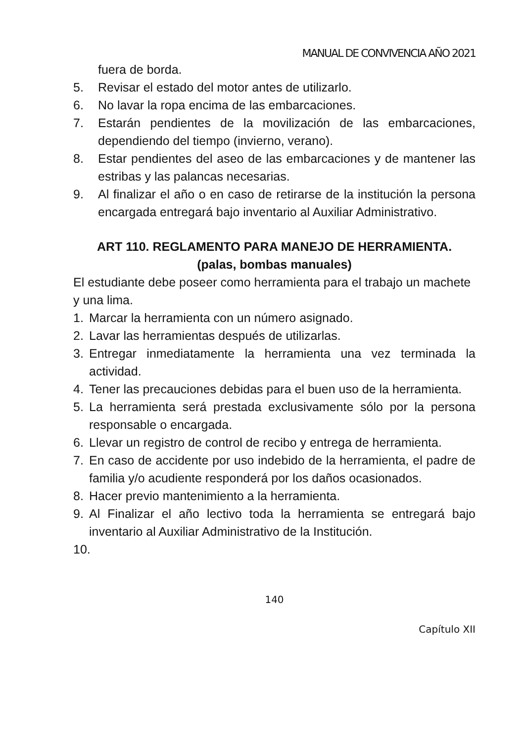MANUAL DE CONVIVENCIA AÑO 2021
fuera de borda.
5. Revisar el estado del motor antes de utilizarlo.
6. No lavar la ropa encima de las embarcaciones.
7. Estarán pendientes de la movilización de las embarcaciones, dependiendo del tiempo (invierno, verano).
8. Estar pendientes del aseo de las embarcaciones y de mantener las estribas y las palancas necesarias.
9. Al finalizar el año o en caso de retirarse de la institución la persona encargada entregará bajo inventario al Auxiliar Administrativo.
ART 110. REGLAMENTO PARA MANEJO DE HERRAMIENTA.
(palas, bombas manuales)
El estudiante debe poseer como herramienta para el trabajo un machete y una lima.
1. Marcar la herramienta con un número asignado.
2. Lavar las herramientas después de utilizarlas.
3. Entregar inmediatamente la herramienta una vez terminada la actividad.
4. Tener las precauciones debidas para el buen uso de la herramienta.
5. La herramienta será prestada exclusivamente sólo por la persona responsable o encargada.
6. Llevar un registro de control de recibo y entrega de herramienta.
7. En caso de accidente por uso indebido de la herramienta, el padre de familia y/o acudiente responderá por los daños ocasionados.
8. Hacer previo mantenimiento a la herramienta.
9. Al Finalizar el año lectivo toda la herramienta se entregará bajo inventario al Auxiliar Administrativo de la Institución.
10.
140
Capítulo XII